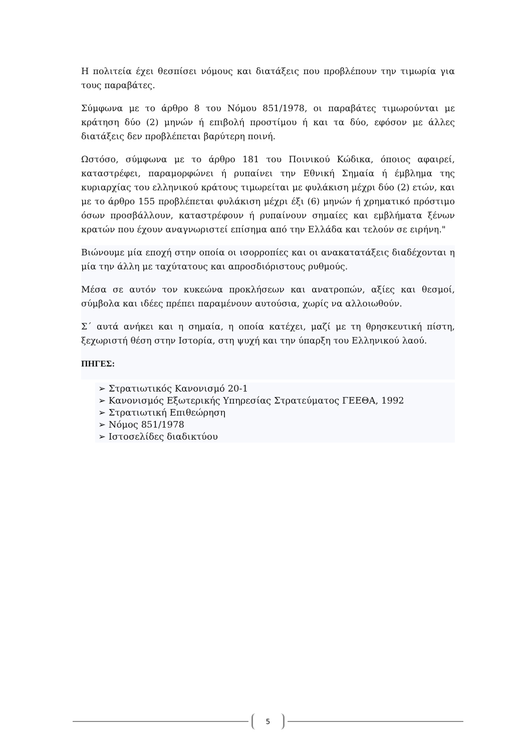Η πολιτεία έχει θεσπίσει νόμους και διατάξεις που προβλέπουν την τιμωρία για τους παραβάτες.
Σύμφωνα με το άρθρο 8 του Νόμου 851/1978, οι παραβάτες τιμωρούνται με κράτηση δύο (2) μηνών ή επιβολή προστίμου ή και τα δύο, εφόσον με άλλες διατάξεις δεν προβλέπεται βαρύτερη ποινή.
Ωστόσο, σύμφωνα με το άρθρο 181 του Ποινικού Κώδικα, όποιος αφαιρεί, καταστρέφει, παραμορφώνει ή ρυπαίνει την Εθνική Σημαία ή έμβλημα της κυριαρχίας του ελληνικού κράτους τιμωρείται με φυλάκιση μέχρι δύο (2) ετών, και με το άρθρο 155 προβλέπεται φυλάκιση μέχρι έξι (6) μηνών ή χρηματικό πρόστιμο όσων προσβάλλουν, καταστρέφουν ή ρυπαίνουν σημαίες και εμβλήματα ξένων κρατών που έχουν αναγνωριστεί επίσημα από την Ελλάδα και τελούν σε ειρήνη."
Βιώνουμε μία εποχή στην οποία οι ισορροπίες και οι ανακατατάξεις διαδέχονται η μία την άλλη με ταχύτατους και απροσδιόριστους ρυθμούς.
Μέσα σε αυτόν τον κυκεώνα προκλήσεων και ανατροπών, αξίες και θεσμοί, σύμβολα και ιδέες πρέπει παραμένουν αυτούσια, χωρίς να αλλοιωθούν.
Σ΄ αυτά ανήκει και η σημαία, η οποία κατέχει, μαζί με τη θρησκευτική πίστη, ξεχωριστή θέση στην Ιστορία, στη ψυχή και την ύπαρξη του Ελληνικού λαού.
ΠΗΓΕΣ:
➢ Στρατιωτικός Κανονισμό 20-1
➢ Κανονισμός Εξωτερικής Υπηρεσίας Στρατεύματος ΓΕΕΘΑ, 1992
➢ Στρατιωτική Επιθεώρηση
➢ Νόμος 851/1978
➢ Ιστοσελίδες διαδικτύου
5